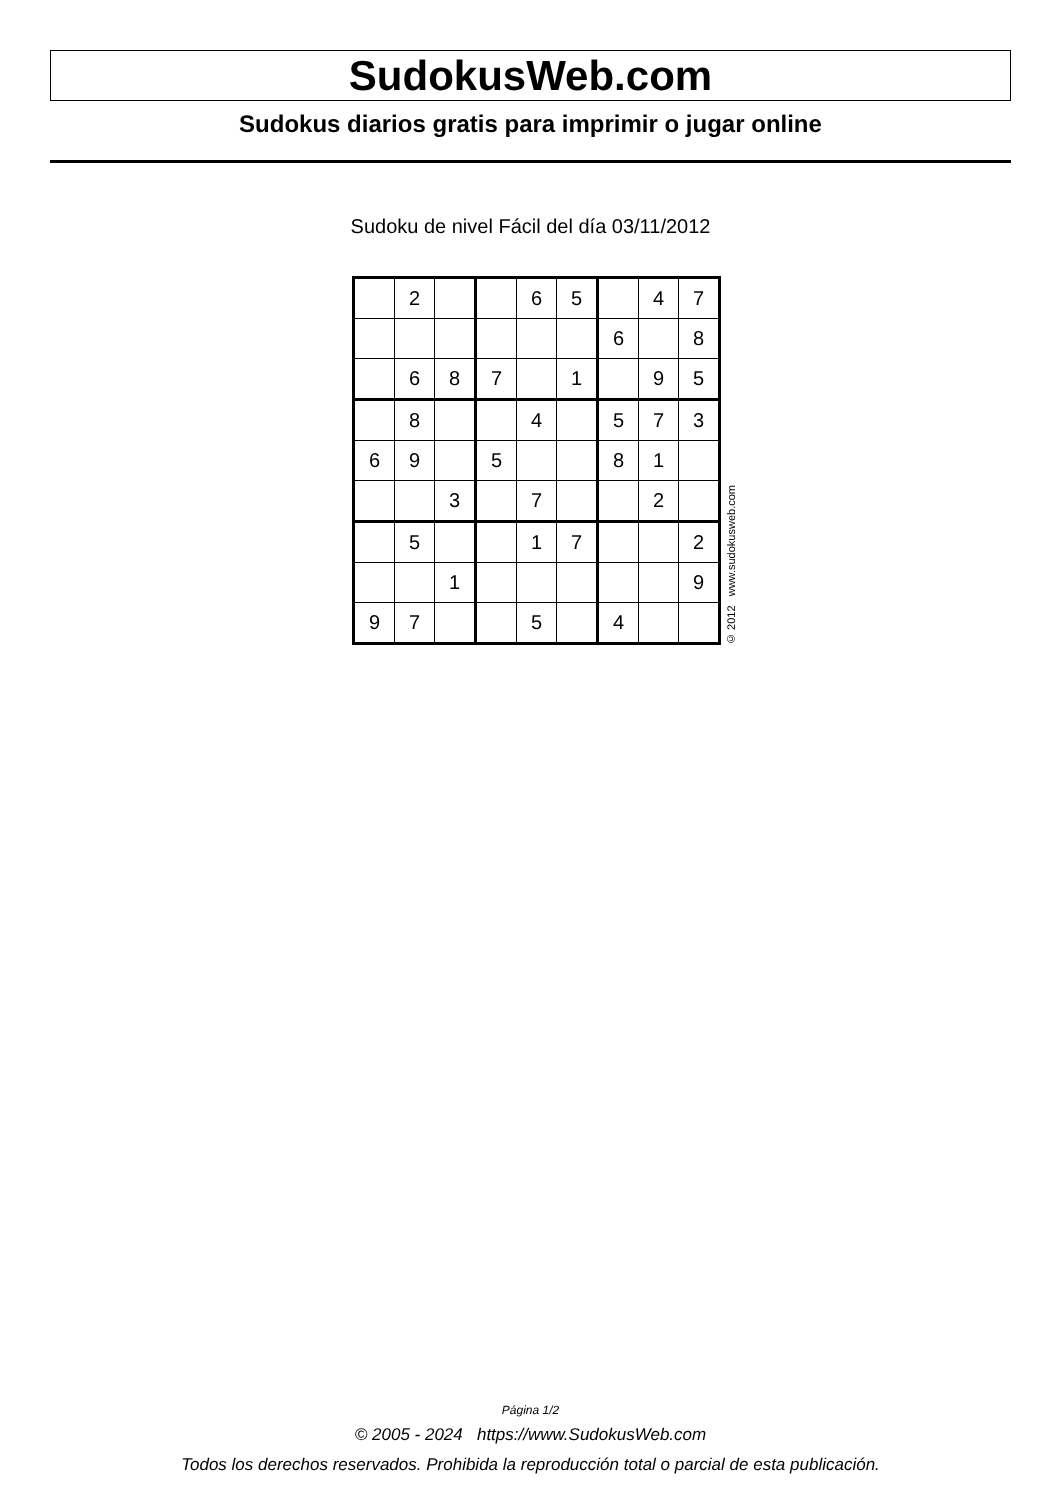SudokusWeb.com
Sudokus diarios gratis para imprimir o jugar online
Sudoku de nivel Fácil del día 03/11/2012
| | 2 | | | 6 | 5 | | 4 | 7 |
| | | | | | | 6 | | 8 |
| | 6 | 8 | 7 | | 1 | | 9 | 5 |
| | 8 | | | 4 | | 5 | 7 | 3 |
| 6 | 9 | | 5 | | | 8 | 1 | |
| | | 3 | | 7 | | | 2 | |
| | 5 | | | 1 | 7 | | | 2 |
| | | 1 | | | | | | 9 |
| 9 | 7 | | | 5 | | 4 | | |
© 2012 www.sudokusweb.com
Página 1/2
© 2005 - 2024 https://www.SudokusWeb.com
Todos los derechos reservados. Prohibida la reproducción total o parcial de esta publicación.